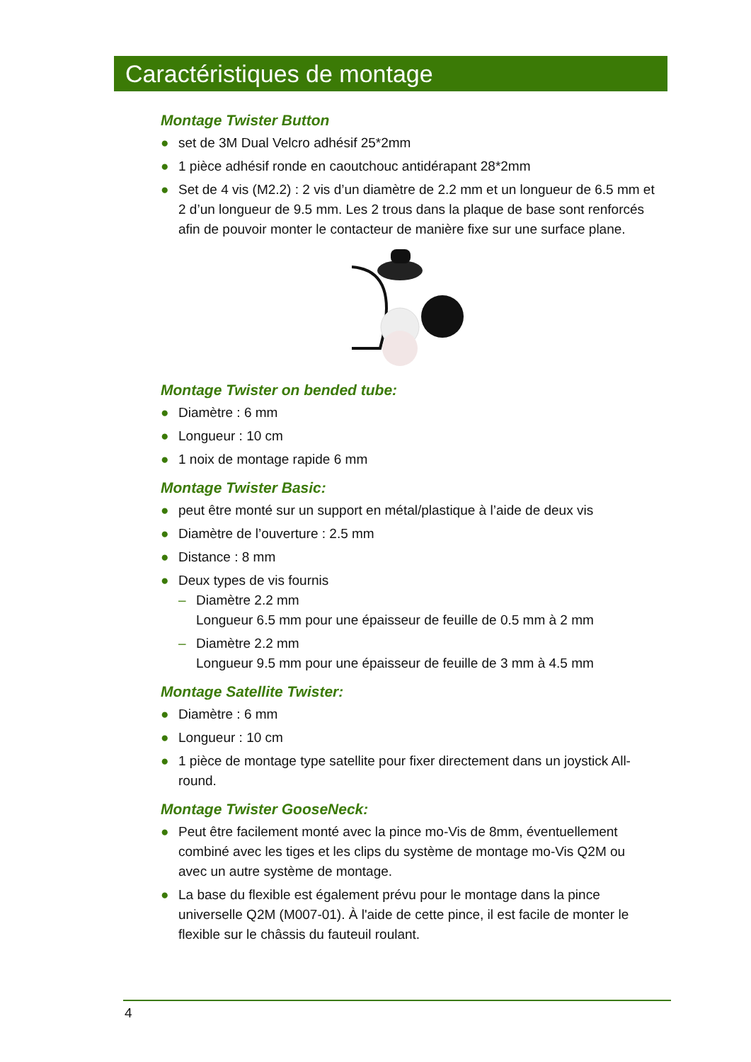Caractéristiques de montage
Montage Twister Button
● set de 3M Dual Velcro adhésif 25*2mm
● 1 pièce adhésif ronde en caoutchouc antidérapant 28*2mm
● Set de 4 vis (M2.2) : 2 vis d’un diamètre de 2.2 mm et un longueur de 6.5 mm et 2 d’un longueur de 9.5 mm. Les 2 trous dans la plaque de base sont renforcés afin de pouvoir monter le contacteur de manière fixe sur une surface plane.
Montage Twister on bended tube:
● Diamètre : 6 mm
● Longueur : 10 cm
● 1 noix de montage rapide 6 mm
Montage Twister Basic:
● peut être monté sur un support en métal/plastique à l’aide de deux vis
● Diamètre de l’ouverture : 2.5 mm
● Distance : 8 mm
● Deux types de vis fournis
– Diamètre 2.2 mm
Longueur 6.5 mm pour une épaisseur de feuille de 0.5 mm à 2 mm
– Diamètre 2.2 mm
Longueur 9.5 mm pour une épaisseur de feuille de 3 mm à 4.5 mm
Montage Satellite Twister:
● Diamètre : 6 mm
● Longueur : 10 cm
● 1 pièce de montage type satellite pour fixer directement dans un joystick All-round.
Montage Twister GooseNeck:
● Peut être facilement monté avec la pince mo-Vis de 8mm, éventuellement combiné avec les tiges et les clips du système de montage mo-Vis Q2M ou avec un autre système de montage.
● La base du flexible est également prévu pour le montage dans la pince universelle Q2M (M007-01). À l'aide de cette pince, il est facile de monter le flexible sur le châssis du fauteuil roulant.
4